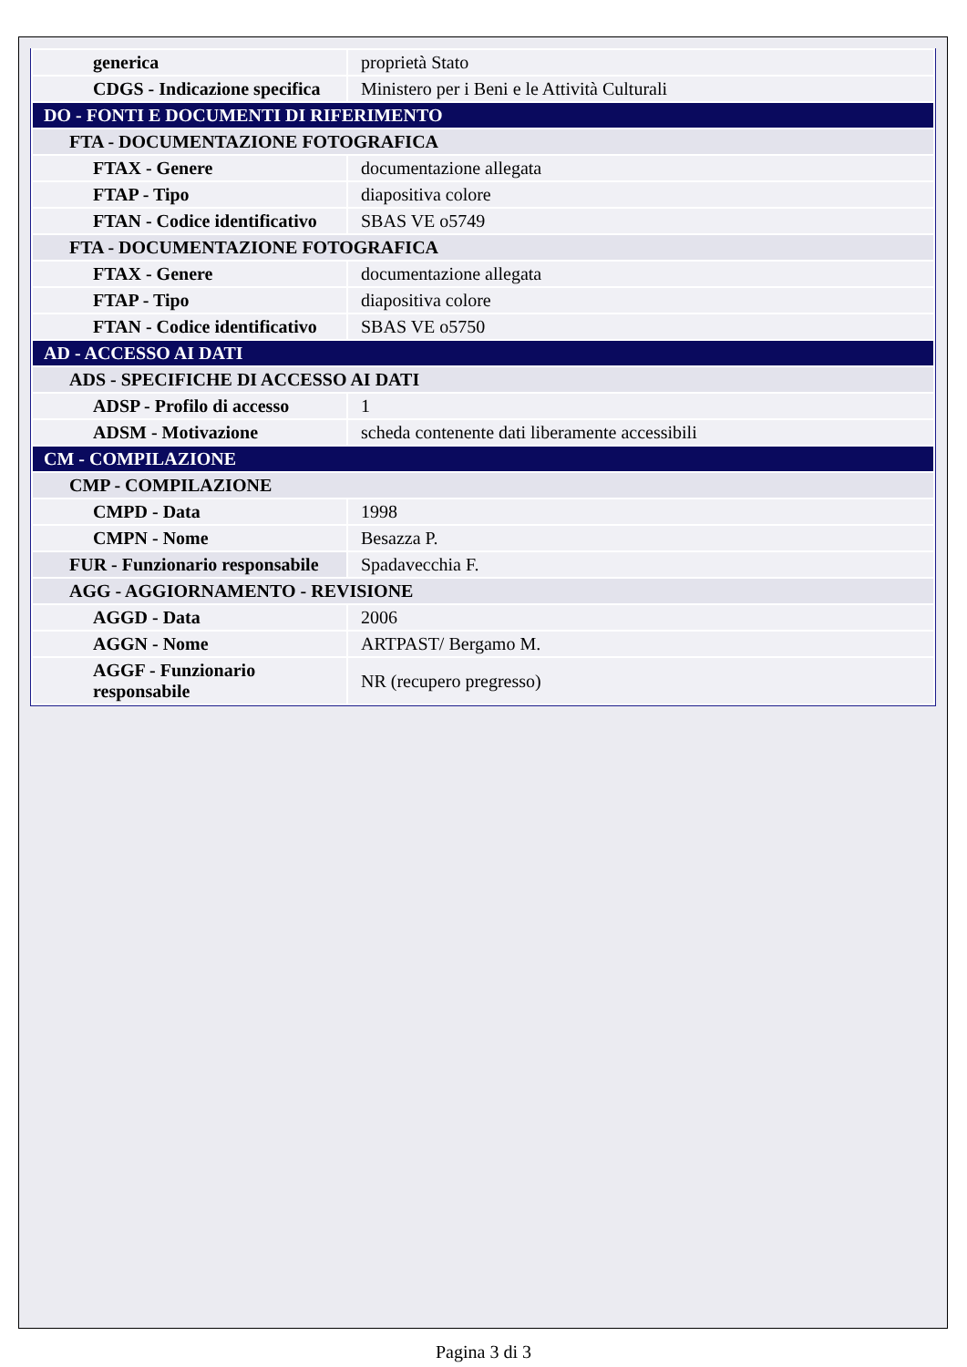| generica | proprietà Stato |
| CDGS - Indicazione specifica | Ministero per i Beni e le Attività Culturali |
| DO - FONTI E DOCUMENTI DI RIFERIMENTO | |
| FTA - DOCUMENTAZIONE FOTOGRAFICA | |
| FTAX - Genere | documentazione allegata |
| FTAP - Tipo | diapositiva colore |
| FTAN - Codice identificativo | SBAS VE o5749 |
| FTA - DOCUMENTAZIONE FOTOGRAFICA | |
| FTAX - Genere | documentazione allegata |
| FTAP - Tipo | diapositiva colore |
| FTAN - Codice identificativo | SBAS VE o5750 |
| AD - ACCESSO AI DATI | |
| ADS - SPECIFICHE DI ACCESSO AI DATI | |
| ADSP - Profilo di accesso | 1 |
| ADSM - Motivazione | scheda contenente dati liberamente accessibili |
| CM - COMPILAZIONE | |
| CMP - COMPILAZIONE | |
| CMPD - Data | 1998 |
| CMPN - Nome | Besazza P. |
| FUR - Funzionario responsabile | Spadavecchia F. |
| AGG - AGGIORNAMENTO - REVISIONE | |
| AGGD - Data | 2006 |
| AGGN - Nome | ARTPAST/ Bergamo M. |
| AGGF - Funzionario responsabile | NR (recupero pregresso) |
Pagina 3 di 3